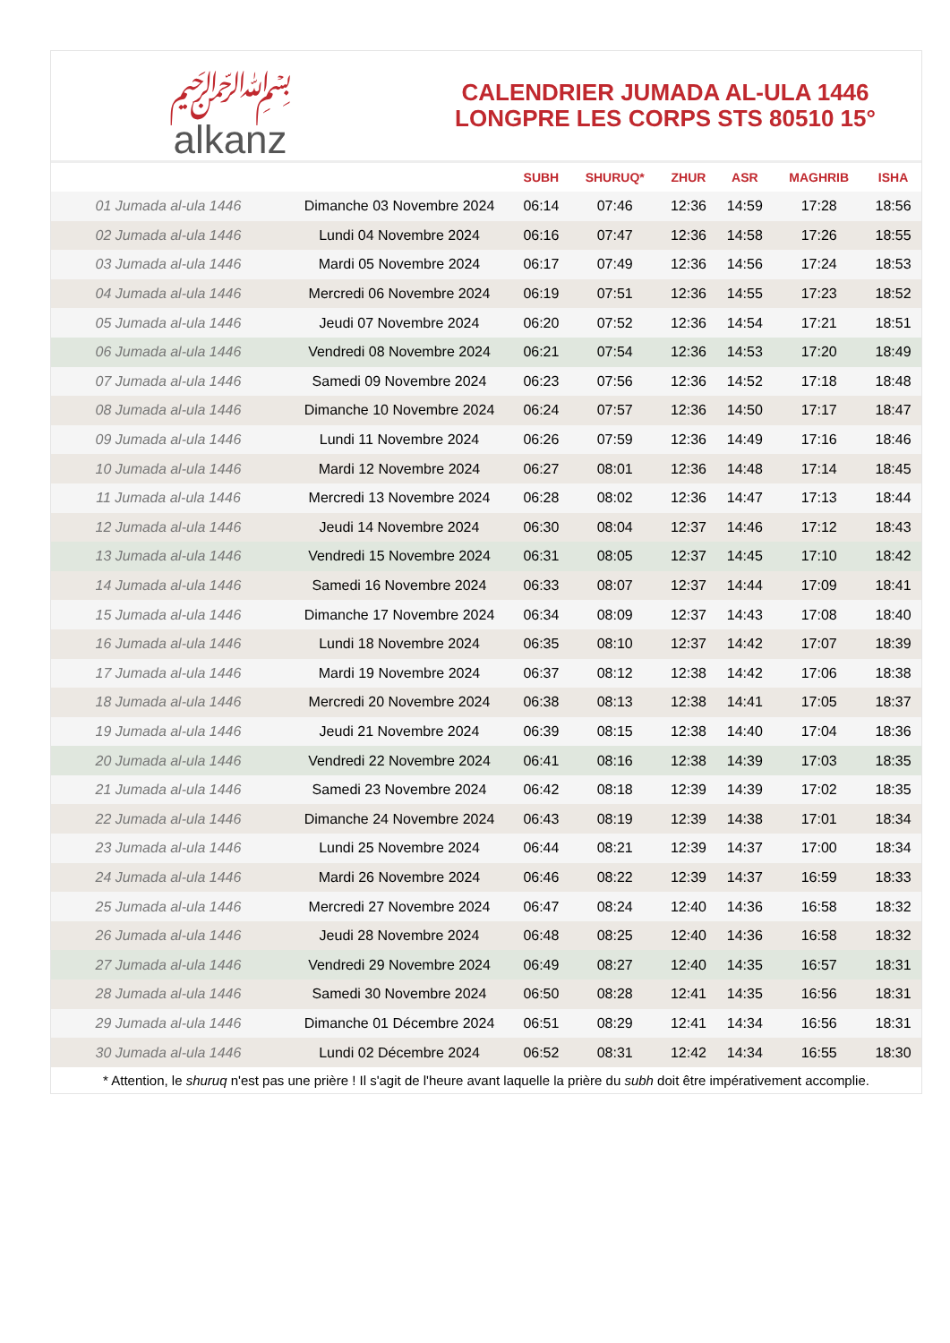﷽
alkanz
CALENDRIER JUMADA AL-ULA 1446
LONGPRE LES CORPS STS 80510 15°
| | | SUBH | SHURUQ* | ZHUR | ASR | MAGHRIB | ISHA |
| --- | --- | --- | --- | --- | --- | --- | --- |
| 01 Jumada al-ula 1446 | Dimanche 03 Novembre 2024 | 06:14 | 07:46 | 12:36 | 14:59 | 17:28 | 18:56 |
| 02 Jumada al-ula 1446 | Lundi 04 Novembre 2024 | 06:16 | 07:47 | 12:36 | 14:58 | 17:26 | 18:55 |
| 03 Jumada al-ula 1446 | Mardi 05 Novembre 2024 | 06:17 | 07:49 | 12:36 | 14:56 | 17:24 | 18:53 |
| 04 Jumada al-ula 1446 | Mercredi 06 Novembre 2024 | 06:19 | 07:51 | 12:36 | 14:55 | 17:23 | 18:52 |
| 05 Jumada al-ula 1446 | Jeudi 07 Novembre 2024 | 06:20 | 07:52 | 12:36 | 14:54 | 17:21 | 18:51 |
| 06 Jumada al-ula 1446 | Vendredi 08 Novembre 2024 | 06:21 | 07:54 | 12:36 | 14:53 | 17:20 | 18:49 |
| 07 Jumada al-ula 1446 | Samedi 09 Novembre 2024 | 06:23 | 07:56 | 12:36 | 14:52 | 17:18 | 18:48 |
| 08 Jumada al-ula 1446 | Dimanche 10 Novembre 2024 | 06:24 | 07:57 | 12:36 | 14:50 | 17:17 | 18:47 |
| 09 Jumada al-ula 1446 | Lundi 11 Novembre 2024 | 06:26 | 07:59 | 12:36 | 14:49 | 17:16 | 18:46 |
| 10 Jumada al-ula 1446 | Mardi 12 Novembre 2024 | 06:27 | 08:01 | 12:36 | 14:48 | 17:14 | 18:45 |
| 11 Jumada al-ula 1446 | Mercredi 13 Novembre 2024 | 06:28 | 08:02 | 12:36 | 14:47 | 17:13 | 18:44 |
| 12 Jumada al-ula 1446 | Jeudi 14 Novembre 2024 | 06:30 | 08:04 | 12:37 | 14:46 | 17:12 | 18:43 |
| 13 Jumada al-ula 1446 | Vendredi 15 Novembre 2024 | 06:31 | 08:05 | 12:37 | 14:45 | 17:10 | 18:42 |
| 14 Jumada al-ula 1446 | Samedi 16 Novembre 2024 | 06:33 | 08:07 | 12:37 | 14:44 | 17:09 | 18:41 |
| 15 Jumada al-ula 1446 | Dimanche 17 Novembre 2024 | 06:34 | 08:09 | 12:37 | 14:43 | 17:08 | 18:40 |
| 16 Jumada al-ula 1446 | Lundi 18 Novembre 2024 | 06:35 | 08:10 | 12:37 | 14:42 | 17:07 | 18:39 |
| 17 Jumada al-ula 1446 | Mardi 19 Novembre 2024 | 06:37 | 08:12 | 12:38 | 14:42 | 17:06 | 18:38 |
| 18 Jumada al-ula 1446 | Mercredi 20 Novembre 2024 | 06:38 | 08:13 | 12:38 | 14:41 | 17:05 | 18:37 |
| 19 Jumada al-ula 1446 | Jeudi 21 Novembre 2024 | 06:39 | 08:15 | 12:38 | 14:40 | 17:04 | 18:36 |
| 20 Jumada al-ula 1446 | Vendredi 22 Novembre 2024 | 06:41 | 08:16 | 12:38 | 14:39 | 17:03 | 18:35 |
| 21 Jumada al-ula 1446 | Samedi 23 Novembre 2024 | 06:42 | 08:18 | 12:39 | 14:39 | 17:02 | 18:35 |
| 22 Jumada al-ula 1446 | Dimanche 24 Novembre 2024 | 06:43 | 08:19 | 12:39 | 14:38 | 17:01 | 18:34 |
| 23 Jumada al-ula 1446 | Lundi 25 Novembre 2024 | 06:44 | 08:21 | 12:39 | 14:37 | 17:00 | 18:34 |
| 24 Jumada al-ula 1446 | Mardi 26 Novembre 2024 | 06:46 | 08:22 | 12:39 | 14:37 | 16:59 | 18:33 |
| 25 Jumada al-ula 1446 | Mercredi 27 Novembre 2024 | 06:47 | 08:24 | 12:40 | 14:36 | 16:58 | 18:32 |
| 26 Jumada al-ula 1446 | Jeudi 28 Novembre 2024 | 06:48 | 08:25 | 12:40 | 14:36 | 16:58 | 18:32 |
| 27 Jumada al-ula 1446 | Vendredi 29 Novembre 2024 | 06:49 | 08:27 | 12:40 | 14:35 | 16:57 | 18:31 |
| 28 Jumada al-ula 1446 | Samedi 30 Novembre 2024 | 06:50 | 08:28 | 12:41 | 14:35 | 16:56 | 18:31 |
| 29 Jumada al-ula 1446 | Dimanche 01 Décembre 2024 | 06:51 | 08:29 | 12:41 | 14:34 | 16:56 | 18:31 |
| 30 Jumada al-ula 1446 | Lundi 02 Décembre 2024 | 06:52 | 08:31 | 12:42 | 14:34 | 16:55 | 18:30 |
* Attention, le shuruq n'est pas une prière ! Il s'agit de l'heure avant laquelle la prière du subh doit être impérativement accomplie.